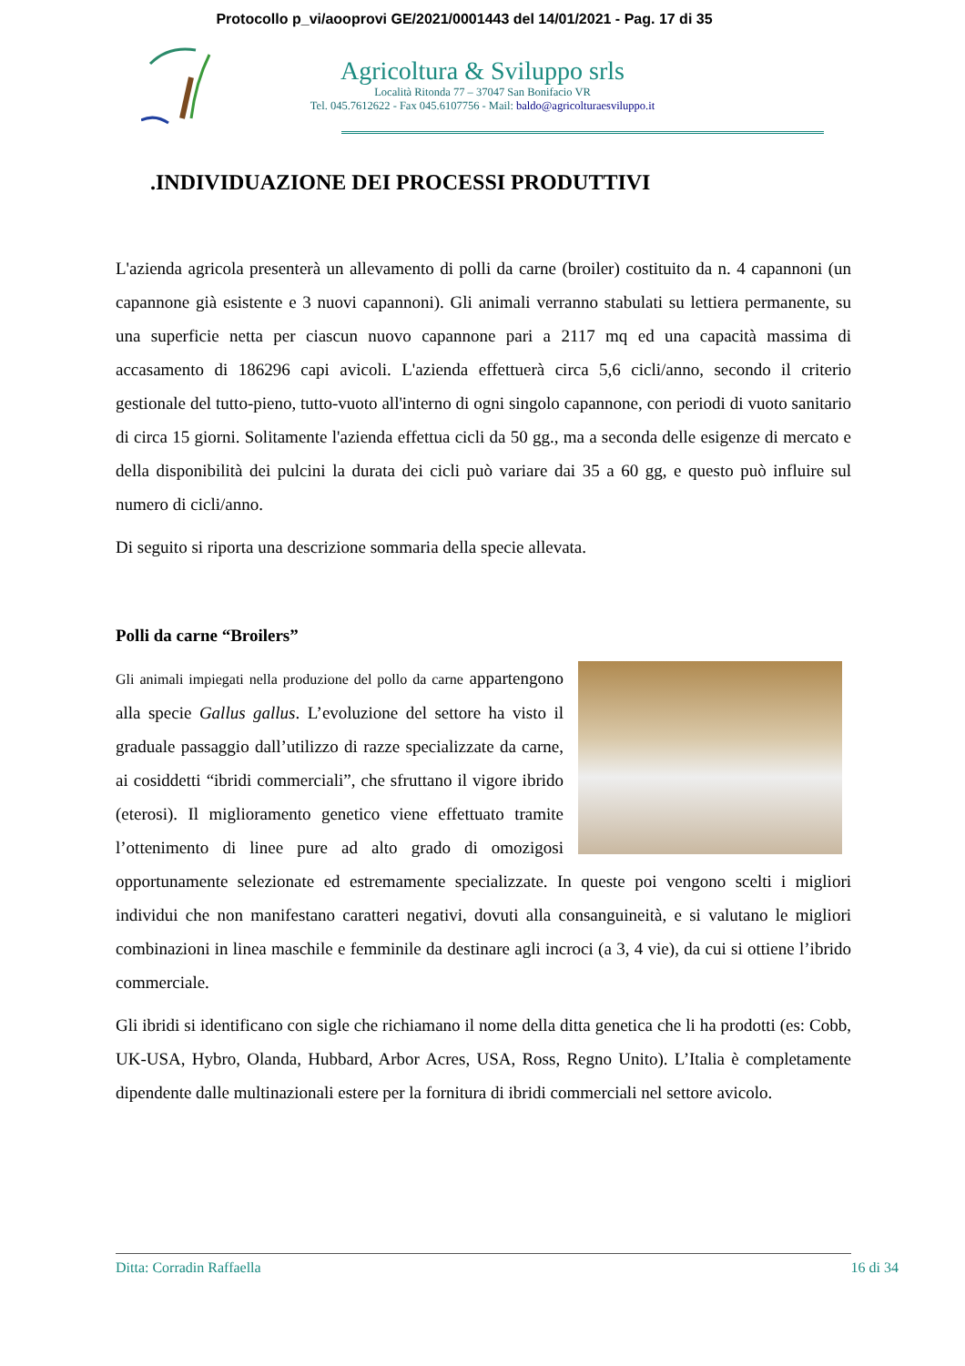Protocollo p_vi/aooprovi GE/2021/0001443 del 14/01/2021 - Pag. 17 di 35
Agricoltura & Sviluppo srls
Località Ritonda 77 – 37047 San Bonifacio VR
Tel. 045.7612622 - Fax 045.6107756 - Mail: baldo@agricolturaesviluppo.it
.INDIVIDUAZIONE DEI PROCESSI PRODUTTIVI
L'azienda agricola presenterà un allevamento di polli da carne (broiler) costituito da n. 4 capannoni (un capannone già esistente e 3 nuovi capannoni). Gli animali verranno stabulati su lettiera permanente, su una superficie netta per ciascun nuovo capannone pari a 2117 mq ed una capacità massima di accasamento di 186296 capi avicoli. L'azienda effettuerà circa 5,6 cicli/anno, secondo il criterio gestionale del tutto-pieno, tutto-vuoto all'interno di ogni singolo capannone, con periodi di vuoto sanitario di circa 15 giorni. Solitamente l'azienda effettua cicli da 50 gg., ma a seconda delle esigenze di mercato e della disponibilità dei pulcini la durata dei cicli può variare dai 35 a 60 gg, e questo può influire sul numero di cicli/anno.
Di seguito si riporta una descrizione sommaria della specie allevata.
Polli da carne “Broilers”
Gli animali impiegati nella produzione del pollo da carne appartengono alla specie Gallus gallus. L’evoluzione del settore ha visto il graduale passaggio dall’utilizzo di razze specializzate da carne, ai cosiddetti “ibridi commerciali”, che sfruttano il vigore ibrido (eterosi). Il miglioramento genetico viene effettuato tramite l’ottenimento di linee pure ad alto grado di omozigosi opportunamente selezionate ed estremamente specializzate. In queste poi vengono scelti i migliori individui che non manifestano caratteri negativi, dovuti alla consanguineità, e si valutano le migliori combinazioni in linea maschile e femminile da destinare agli incroci (a 3, 4 vie), da cui si ottiene l’ibrido commerciale.
Gli ibridi si identificano con sigle che richiamano il nome della ditta genetica che li ha prodotti (es: Cobb, UK-USA, Hybro, Olanda, Hubbard, Arbor Acres, USA, Ross, Regno Unito). L’Italia è completamente dipendente dalle multinazionali estere per la fornitura di ibridi commerciali nel settore avicolo.
Ditta: Corradin Raffaella 16 di 34